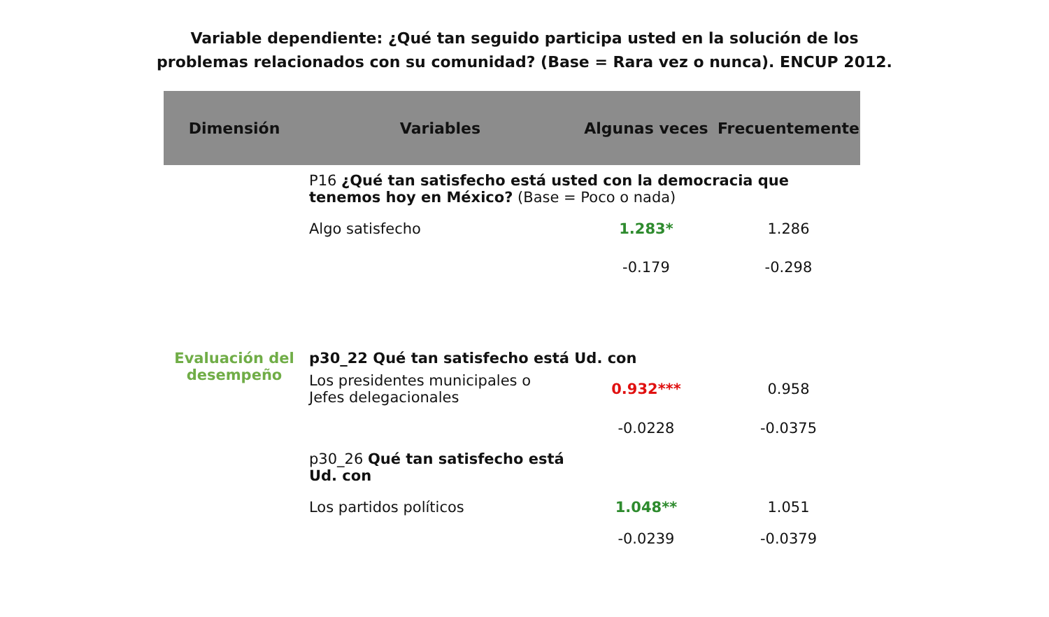Variable dependiente: ¿Qué tan seguido participa usted en la solución de los
problemas relacionados con su comunidad? (Base = Rara vez o nunca). ENCUP 2012.
| Dimensión | Variables | Algunas veces | Frecuentemente |
| --- | --- | --- | --- |
| | P16 ¿Qué tan satisfecho está usted con la democracia que tenemos hoy en México? (Base = Poco o nada) | | |
| | Algo satisfecho | 1.283* | 1.286 |
| | | -0.179 | -0.298 |
| Evaluación del desempeño | p30_22 Qué tan satisfecho está Ud. con | | |
| | Los presidentes municipales o Jefes delegacionales | 0.932*** | 0.958 |
| | | -0.0228 | -0.0375 |
| | p30_26 Qué tan satisfecho está Ud. con | | |
| | Los partidos políticos | 1.048** | 1.051 |
| | | -0.0239 | -0.0379 |